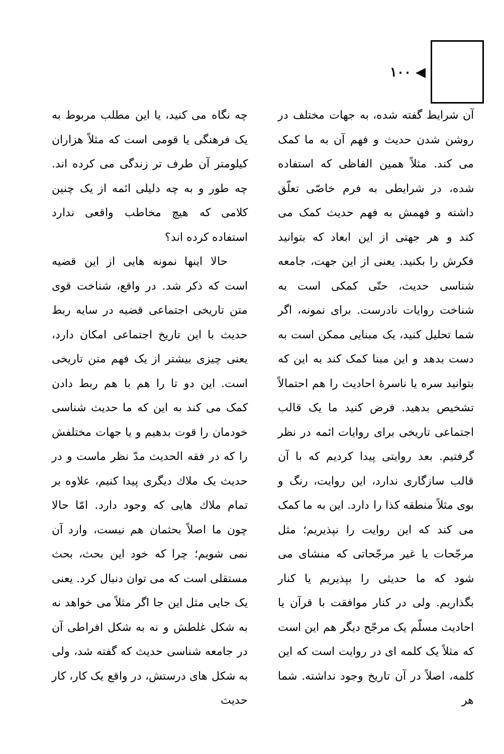◀ ۱۰۰
آن شرایط گفته شده، به جهات مختلف در روشن شدن حدیث و فهم آن به ما کمک می کند. مثلاً همین الفاظی که استفاده شده، در شرایطی به فرم خاصّی تعلّق داشته و فهمش به فهم حدیث کمک می کند و هر جهتی از این ابعاد که بتوانید فکرش را بکنید. یعنی از این جهت، جامعه شناسی حدیث، حتّی کمکی است به شناخت روایات نادرست. برای نمونه، اگر شما تحلیل کنید، یک مبنایی ممکن است به دست بدهد و این مبنا کمک کند به این که بتوانید سره یا ناسرهٔ احادیث را هم احتمالاً تشخیص بدهید. فرض کنید ما یک قالب اجتماعی تاریخی برای روایات ائمه در نظر گرفتیم. بعد روایتی پیدا کردیم که با آن قالب سازگاری ندارد، این روایت، رنگ و بوی مثلاً منطقه کذا را دارد. این به ما کمک می کند که این روایت را نپذیریم؛ مثل مرجّحات یا غیر مرجّحاتی که منشای می شود که ما حدیثی را بپذیریم یا کنار بگذاریم. ولی در کنار موافقت با قرآن یا احادیث مسلّم یک مرجّح دیگر هم این است که مثلاً یک کلمه ای در روایت است که این کلمه، اصلاً در آن تاریخ وجود نداشته. شما هر
چه نگاه می کنید، یا این مطلب مربوط به یک فرهنگی یا قومی است که مثلاً هزاران کیلومتر آن طرف تر زندگی می کرده اند. چه طور و به چه دلیلی ائمه از یک چنین کلامی که هیچ مخاطب واقعی ندارد استفاده کرده اند؟
حالا اینها نمونه هایی از این قضیه است که ذکر شد. در واقع، شناخت قوی متن تاریخی اجتماعی قضیه در سایه ربط حدیث با این تاریخ اجتماعی امکان دارد، یعنی چیزی بیشتر از یک فهم متن تاریخی است. این دو تا را هم با هم ربط دادن کمک می کند به این که ما حدیث شناسی خودمان را قوت بدهیم و یا جهات مختلفش را که در فقه الحدیث مدّ نظر ماست و در حدیث یک ملاك دیگری پیدا کنیم، علاوه بر تمام ملاك هایی که وجود دارد. امّا حالا چون ما اصلاً بحثمان هم نیست، وارد آن نمی شویم؛ چرا که خود این بحث، بحث مستقلی است که می توان دنبال کرد. یعنی یک جایی مثل این جا اگر مثلاً می خواهد نه به شکل غلطش و نه به شکل افراطی آن در جامعه شناسی حدیث که گفته شد، ولی به شکل های درستش، در واقع یک کار، کار حدیث